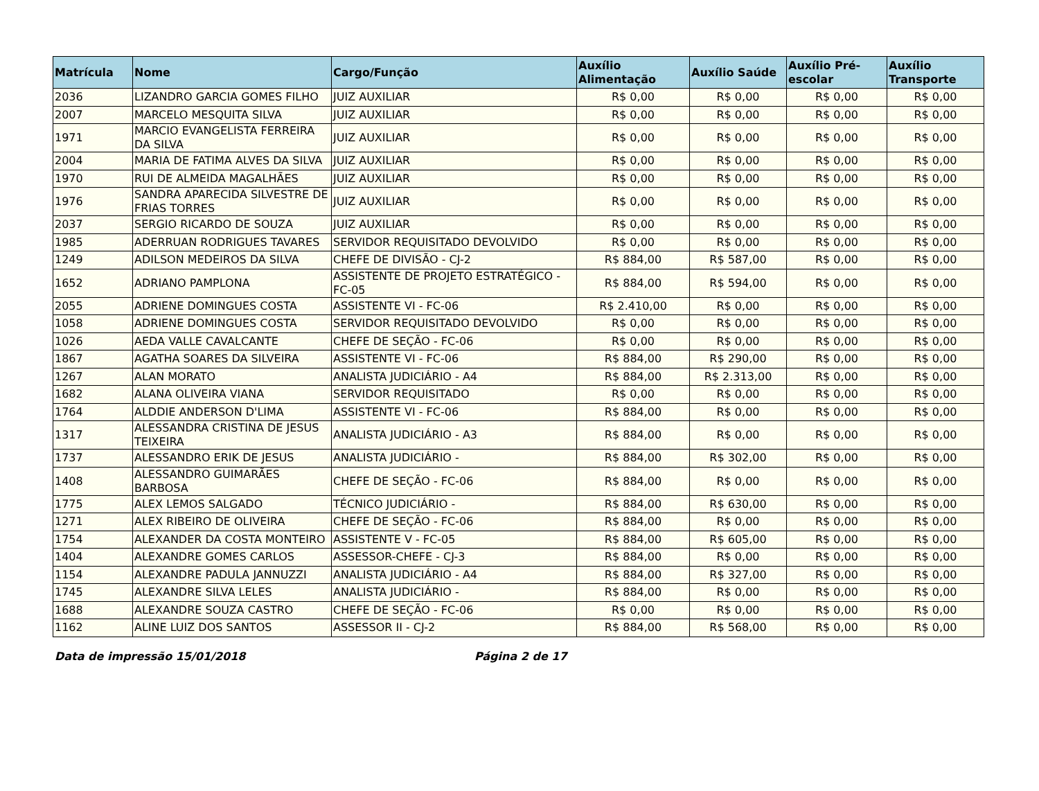| Matrícula | Nome | Cargo/Função | Auxílio Alimentação | Auxílio Saúde | Auxílio Pré-escolar | Auxílio Transporte |
| --- | --- | --- | --- | --- | --- | --- |
| 2036 | LIZANDRO GARCIA GOMES FILHO | JUIZ AUXILIAR | R$ 0,00 | R$ 0,00 | R$ 0,00 | R$ 0,00 |
| 2007 | MARCELO MESQUITA SILVA | JUIZ AUXILIAR | R$ 0,00 | R$ 0,00 | R$ 0,00 | R$ 0,00 |
| 1971 | MARCIO EVANGELISTA FERREIRA DA SILVA | JUIZ AUXILIAR | R$ 0,00 | R$ 0,00 | R$ 0,00 | R$ 0,00 |
| 2004 | MARIA DE FATIMA ALVES DA SILVA | JUIZ AUXILIAR | R$ 0,00 | R$ 0,00 | R$ 0,00 | R$ 0,00 |
| 1970 | RUI DE ALMEIDA MAGALHÃES | JUIZ AUXILIAR | R$ 0,00 | R$ 0,00 | R$ 0,00 | R$ 0,00 |
| 1976 | SANDRA APARECIDA SILVESTRE DE FRIAS TORRES | JUIZ AUXILIAR | R$ 0,00 | R$ 0,00 | R$ 0,00 | R$ 0,00 |
| 2037 | SERGIO RICARDO DE SOUZA | JUIZ AUXILIAR | R$ 0,00 | R$ 0,00 | R$ 0,00 | R$ 0,00 |
| 1985 | ADERRUAN RODRIGUES TAVARES | SERVIDOR REQUISITADO DEVOLVIDO | R$ 0,00 | R$ 0,00 | R$ 0,00 | R$ 0,00 |
| 1249 | ADILSON MEDEIROS DA SILVA | CHEFE DE DIVISÃO - CJ-2 | R$ 884,00 | R$ 587,00 | R$ 0,00 | R$ 0,00 |
| 1652 | ADRIANO PAMPLONA | ASSISTENTE DE PROJETO ESTRATÉGICO - FC-05 | R$ 884,00 | R$ 594,00 | R$ 0,00 | R$ 0,00 |
| 2055 | ADRIENE DOMINGUES COSTA | ASSISTENTE VI - FC-06 | R$ 2.410,00 | R$ 0,00 | R$ 0,00 | R$ 0,00 |
| 1058 | ADRIENE DOMINGUES COSTA | SERVIDOR REQUISITADO DEVOLVIDO | R$ 0,00 | R$ 0,00 | R$ 0,00 | R$ 0,00 |
| 1026 | AEDA VALLE CAVALCANTE | CHEFE DE SEÇÃO - FC-06 | R$ 0,00 | R$ 0,00 | R$ 0,00 | R$ 0,00 |
| 1867 | AGATHA SOARES DA SILVEIRA | ASSISTENTE VI - FC-06 | R$ 884,00 | R$ 290,00 | R$ 0,00 | R$ 0,00 |
| 1267 | ALAN MORATO | ANALISTA JUDICIÁRIO - A4 | R$ 884,00 | R$ 2.313,00 | R$ 0,00 | R$ 0,00 |
| 1682 | ALANA OLIVEIRA VIANA | SERVIDOR REQUISITADO | R$ 0,00 | R$ 0,00 | R$ 0,00 | R$ 0,00 |
| 1764 | ALDDIE ANDERSON D'LIMA | ASSISTENTE VI - FC-06 | R$ 884,00 | R$ 0,00 | R$ 0,00 | R$ 0,00 |
| 1317 | ALESSANDRA CRISTINA DE JESUS TEIXEIRA | ANALISTA JUDICIÁRIO - A3 | R$ 884,00 | R$ 0,00 | R$ 0,00 | R$ 0,00 |
| 1737 | ALESSANDRO ERIK DE JESUS | ANALISTA JUDICIÁRIO - | R$ 884,00 | R$ 302,00 | R$ 0,00 | R$ 0,00 |
| 1408 | ALESSANDRO GUIMARÃES BARBOSA | CHEFE DE SEÇÃO - FC-06 | R$ 884,00 | R$ 0,00 | R$ 0,00 | R$ 0,00 |
| 1775 | ALEX LEMOS SALGADO | TÉCNICO JUDICIÁRIO - | R$ 884,00 | R$ 630,00 | R$ 0,00 | R$ 0,00 |
| 1271 | ALEX RIBEIRO DE OLIVEIRA | CHEFE DE SEÇÃO - FC-06 | R$ 884,00 | R$ 0,00 | R$ 0,00 | R$ 0,00 |
| 1754 | ALEXANDER DA COSTA MONTEIRO | ASSISTENTE V - FC-05 | R$ 884,00 | R$ 605,00 | R$ 0,00 | R$ 0,00 |
| 1404 | ALEXANDRE GOMES CARLOS | ASSESSOR-CHEFE - CJ-3 | R$ 884,00 | R$ 0,00 | R$ 0,00 | R$ 0,00 |
| 1154 | ALEXANDRE PADULA JANNUZZI | ANALISTA JUDICIÁRIO - A4 | R$ 884,00 | R$ 327,00 | R$ 0,00 | R$ 0,00 |
| 1745 | ALEXANDRE SILVA LELES | ANALISTA JUDICIÁRIO - | R$ 884,00 | R$ 0,00 | R$ 0,00 | R$ 0,00 |
| 1688 | ALEXANDRE SOUZA CASTRO | CHEFE DE SEÇÃO - FC-06 | R$ 0,00 | R$ 0,00 | R$ 0,00 | R$ 0,00 |
| 1162 | ALINE LUIZ DOS SANTOS | ASSESSOR II - CJ-2 | R$ 884,00 | R$ 568,00 | R$ 0,00 | R$ 0,00 |
Data de impressão 15/01/2018 Página 2 de 17